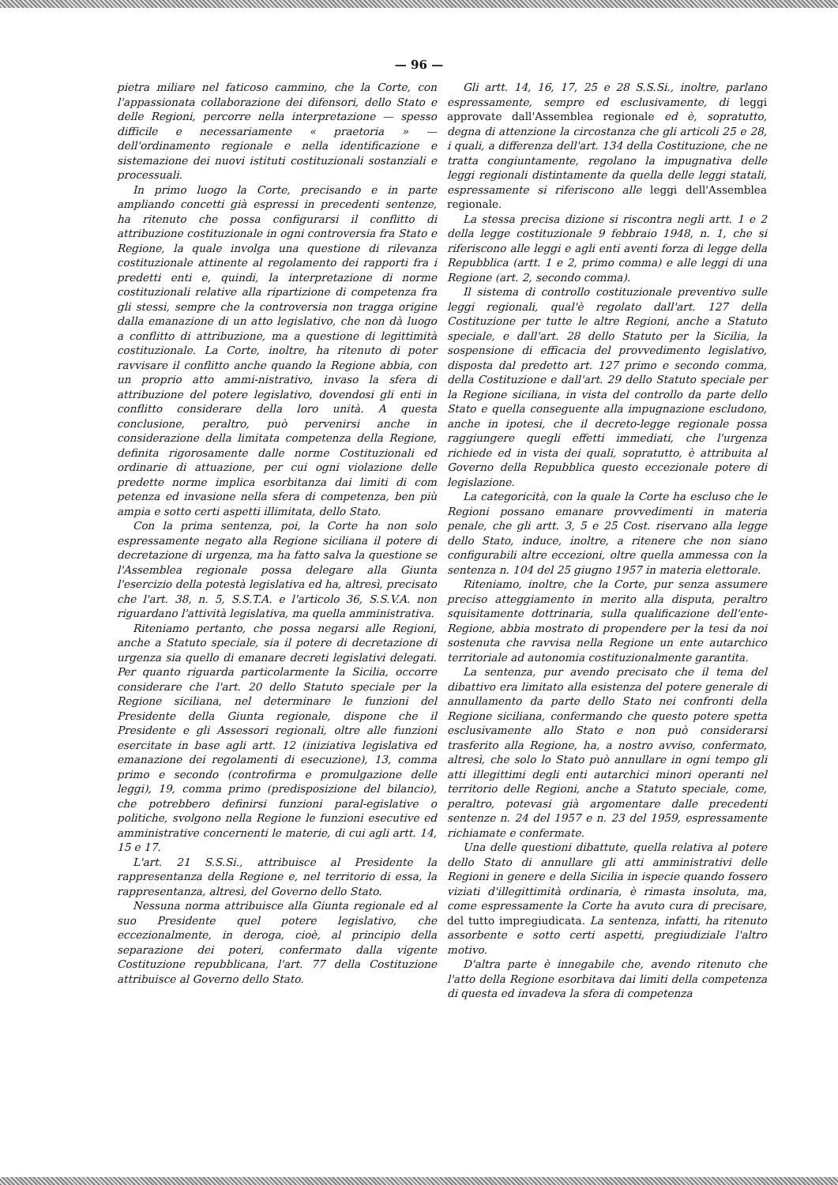— 96 —
pietra miliare nel faticoso cammino, che la Corte, con l'appassionata collaborazione dei difensori, dello Stato e delle Regioni, percorre nella interpretazione — spesso difficile e necessariamente « praetoria » — dell'ordinamento regionale e nella identificazione e sistemazione dei nuovi istituti costituzionali sostanziali e processuali.
In primo luogo la Corte, precisando e in parte ampliando concetti già espressi in precedenti sentenze, ha ritenuto che possa configurarsi il conflitto di attribuzione costituzionale in ogni controversia fra Stato e Regione, la quale involga una questione di rilevanza costituzionale attinente al regolamento dei rapporti fra i predetti enti e, quindi, la interpretazione di norme costituzionali relative alla ripartizione di competenza fra gli stessi, sempre che la controversia non tragga origine dalla emanazione di un atto legislativo, che non dà luogo a conflitto di attribuzione, ma a questione di legittimità costituzionale. La Corte, inoltre, ha ritenuto di poter ravvisare il conflitto anche quando la Regione abbia, con un proprio atto ammi-nistrativo, invaso la sfera di attribuzione del potere legislativo, dovendosi gli enti in conflitto considerare della loro unità. A questa conclusione, peraltro, può pervenirsi anche in considerazione della limitata competenza della Regione, definita rigorosamente dalle norme Costituzionali ed ordinarie di attuazione, per cui ogni violazione delle predette norme implica esorbitanza dai limiti di com petenza ed invasione nella sfera di competenza, ben più ampia e sotto certi aspetti illimitata, dello Stato.
Con la prima sentenza, poi, la Corte ha non solo espressamente negato alla Regione siciliana il potere di decretazione di urgenza, ma ha fatto salva la questione se l'Assemblea regionale possa delegare alla Giunta l'esercizio della potestà legislativa ed ha, altresì, precisato che l'art. 38, n. 5, S.S.T.A. e l'articolo 36, S.S.V.A. non riguardano l'attività legislativa, ma quella amministrativa.
Riteniamo pertanto, che possa negarsi alle Regioni, anche a Statuto speciale, sia il potere di decretazione di urgenza sia quello di emanare decreti legislativi delegati. Per quanto riguarda particolarmente la Sicilia, occorre considerare che l'art. 20 dello Statuto speciale per la Regione siciliana, nel determinare le funzioni del Presidente della Giunta regionale, dispone che il Presidente e gli Assessori regionali, oltre alle funzioni esercitate in base agli artt. 12 (iniziativa legislativa ed emanazione dei regolamenti di esecuzione), 13, comma primo e secondo (controfirma e promulgazione delle leggi), 19, comma primo (predisposizione del bilancio), che potrebbero definirsi funzioni paral-egislative o politiche, svolgono nella Regione le funzioni esecutive ed amministrative concernenti le materie, di cui agli artt. 14, 15 e 17.
L'art. 21 S.S.Si., attribuisce al Presidente la rappresentanza della Regione e, nel territorio di essa, la rappresentanza, altresì, del Governo dello Stato.
Nessuna norma attribuisce alla Giunta regionale ed al suo Presidente quel potere legislativo, che eccezionalmente, in deroga, cioè, al principio della separazione dei poteri, confermato dalla vigente Costituzione repubblicana, l'art. 77 della Costituzione attribuisce al Governo dello Stato.
Gli artt. 14, 16, 17, 25 e 28 S.S.Si., inoltre, parlano espressamente, sempre ed esclusivamente, di leggi approvate dall'Assemblea regionale ed è, sopratutto, degna di attenzione la circostanza che gli articoli 25 e 28, i quali, a differenza dell'art. 134 della Costituzione, che ne tratta congiuntamente, regolano la impugnativa delle leggi regionali distintamente da quella delle leggi statali, espressamente si riferiscono alle leggi dell'Assemblea regionale.
La stessa precisa dizione si riscontra negli artt. 1 e 2 della legge costituzionale 9 febbraio 1948, n. 1, che si riferiscono alle leggi e agli enti aventi forza di legge della Repubblica (artt. 1 e 2, primo comma) e alle leggi di una Regione (art. 2, secondo comma).
Il sistema di controllo costituzionale preventivo sulle leggi regionali, qual'è regolato dall'art. 127 della Costituzione per tutte le altre Regioni, anche a Statuto speciale, e dall'art. 28 dello Statuto per la Sicilia, la sospensione di efficacia del provvedimento legislativo, disposta dal predetto art. 127 primo e secondo comma, della Costituzione e dall'art. 29 dello Statuto speciale per la Regione siciliana, in vista del controllo da parte dello Stato e quella conseguente alla impugnazione escludono, anche in ipotesi, che il decreto-legge regionale possa raggiungere quegli effetti immediati, che l'urgenza richiede ed in vista dei quali, sopratutto, è attribuita al Governo della Repubblica questo eccezionale potere di legislazione.
La categoricità, con la quale la Corte ha escluso che le Regioni possano emanare provvedimenti in materia penale, che gli artt. 3, 5 e 25 Cost. riservano alla legge dello Stato, induce, inoltre, a ritenere che non siano configurabili altre eccezioni, oltre quella ammessa con la sentenza n. 104 del 25 giugno 1957 in materia elettorale.
Riteniamo, inoltre, che la Corte, pur senza assumere preciso atteggiamento in merito alla disputa, peraltro squisitamente dottrinaria, sulla qualificazione dell'ente-Regione, abbia mostrato di propendere per la tesi da noi sostenuta che ravvisa nella Regione un ente autarchico territoriale ad autonomia costituzionalmente garantita.
La sentenza, pur avendo precisato che il tema del dibattivo era limitato alla esistenza del potere generale di annullamento da parte dello Stato nei confronti della Regione siciliana, confermando che questo potere spetta esclusivamente allo Stato e non può considerarsi trasferito alla Regione, ha, a nostro avviso, confermato, altresì, che solo lo Stato può annullare in ogni tempo gli atti illegittimi degli enti autarchici minori operanti nel territorio delle Regioni, anche a Statuto speciale, come, peraltro, potevasi già argomentare dalle precedenti sentenze n. 24 del 1957 e n. 23 del 1959, espressamente richiamate e confermate.
Una delle questioni dibattute, quella relativa al potere dello Stato di annullare gli atti amministrativi delle Regioni in genere e della Sicilia in ispecie quando fossero viziati d'illegittimità ordinaria, è rimasta insoluta, ma, come espressamente la Corte ha avuto cura di precisare, del tutto impregiudicata. La sentenza, infatti, ha ritenuto assorbente e sotto certi aspetti, pregiudiziale l'altro motivo.
D'altra parte è innegabile che, avendo ritenuto che l'atto della Regione esorbitava dai limiti della competenza di questa ed invadeva la sfera di competenza